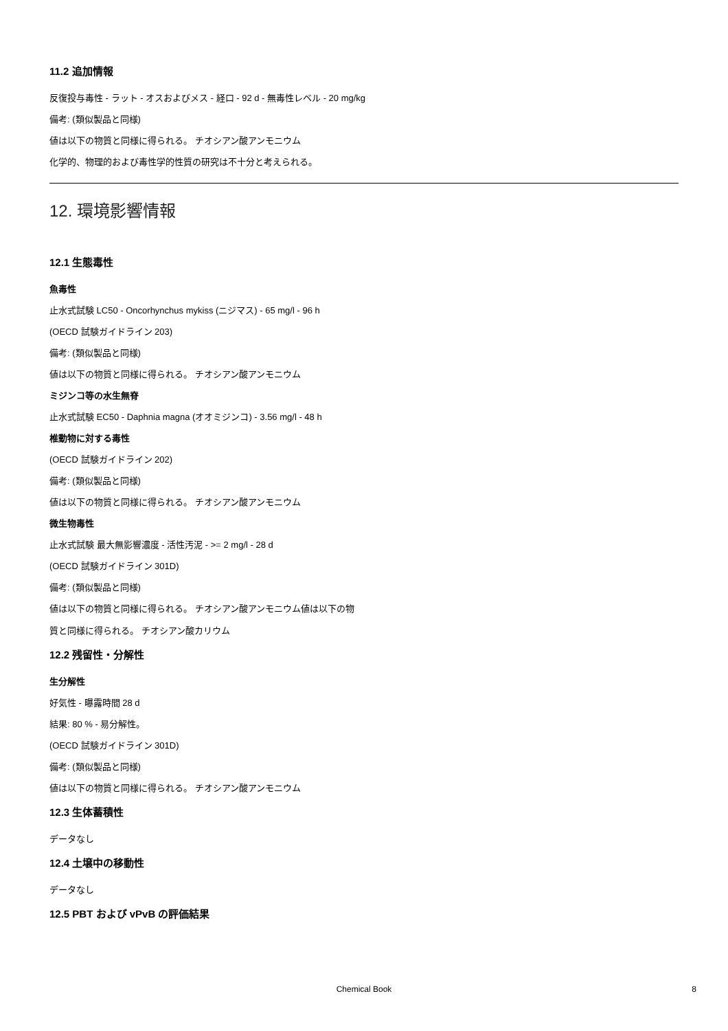11.2 追加情報
反復投与毒性 - ラット - オスおよびメス - 経口 - 92 d - 無毒性レベル - 20 mg/kg
備考: (類似製品と同様)
値は以下の物質と同様に得られる。 チオシアン酸アンモニウム
化学的、物理的および毒性学的性質の研究は不十分と考えられる。
12. 環境影響情報
12.1 生態毒性
魚毒性
止水式試験 LC50 - Oncorhynchus mykiss (ニジマス) - 65 mg/l - 96 h
(OECD 試験ガイドライン 203)
備考: (類似製品と同様)
値は以下の物質と同様に得られる。 チオシアン酸アンモニウム
ミジンコ等の水生無脊
止水式試験 EC50 - Daphnia magna (オオミジンコ) - 3.56 mg/l - 48 h
椎動物に対する毒性
(OECD 試験ガイドライン 202)
備考: (類似製品と同様)
値は以下の物質と同様に得られる。 チオシアン酸アンモニウム
微生物毒性
止水式試験 最大無影響濃度 - 活性汚泥 - >= 2 mg/l - 28 d
(OECD 試験ガイドライン 301D)
備考: (類似製品と同様)
値は以下の物質と同様に得られる。 チオシアン酸アンモニウム値は以下の物
質と同様に得られる。 チオシアン酸カリウム
12.2 残留性・分解性
生分解性
好気性 - 曝露時間 28 d
結果: 80 % - 易分解性。
(OECD 試験ガイドライン 301D)
備考: (類似製品と同様)
値は以下の物質と同様に得られる。 チオシアン酸アンモニウム
12.3 生体蓄積性
データなし
12.4 土壌中の移動性
データなし
12.5 PBT および vPvB の評価結果
Chemical Book
8